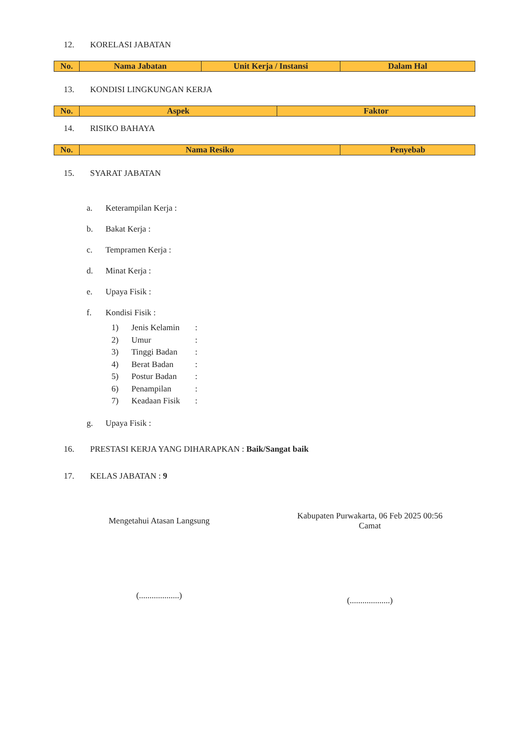12. KORELASI JABATAN
| No. | Nama Jabatan | Unit Kerja / Instansi | Dalam Hal |
| --- | --- | --- | --- |
13. KONDISI LINGKUNGAN KERJA
| No. | Aspek | Faktor |
| --- | --- | --- |
14. RISIKO BAHAYA
| No. | Nama Resiko | Penyebab |
| --- | --- | --- |
15. SYARAT JABATAN
a. Keterampilan Kerja :
b. Bakat Kerja :
c. Tempramen Kerja :
d. Minat Kerja :
e. Upaya Fisik :
f. Kondisi Fisik :
1) Jenis Kelamin:
2) Umur:
3) Tinggi Badan:
4) Berat Badan:
5) Postur Badan:
6) Penampilan:
7) Keadaan Fisik:
g. Upaya Fisik :
16. PRESTASI KERJA YANG DIHARAPKAN : Baik/Sangat baik
17. KELAS JABATAN : 9
Mengetahui Atasan Langsung
(...................)
Kabupaten Purwakarta, 06 Feb 2025 00:56
Camat
(...................)